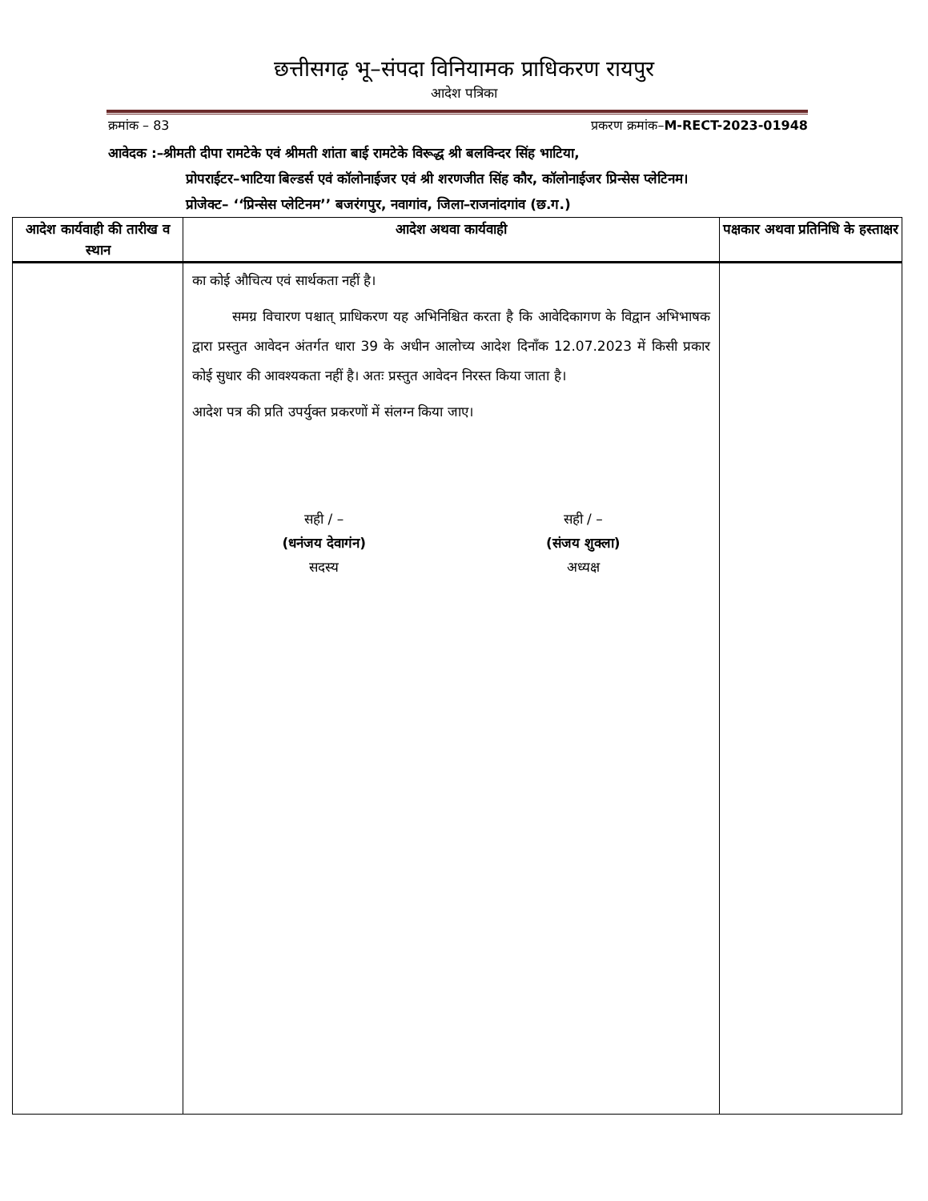छत्तीसगढ़ भू–संपदा विनियामक प्राधिकरण रायपुर
आदेश पत्रिका
क्रमांक – 83 प्रकरण क्रमांक–M-RECT-2023-01948
आवेदक :–श्रीमती दीपा रामटेके एवं श्रीमती शांता बाई रामटेके विरूद्ध श्री बलविन्दर सिंह भाटिया,
प्रोपराईटर–भाटिया बिल्डर्स एवं कॉलोनाईजर एवं श्री शरणजीत सिंह कौर, कॉलोनाईजर प्रिन्सेस प्लेटिनम।
प्रोजेक्ट– ‘‘प्रिन्सेस प्लेटिनम’’ बजरंगपुर, नवागांव, जिला–राजनांदगांव (छ.ग.)
| आदेश कार्यवाही की तारीख व स्थान | आदेश अथवा कार्यवाही | पक्षकार अथवा प्रतिनिधि के हस्ताक्षर |
| --- | --- | --- |
| | का कोई औचित्य एवं सार्थकता नहीं है। समग्र विचारण पश्चात् प्राधिकरण यह अभिनिश्चित करता है कि आवेदिकागण के विद्वान अभिभाषक द्वारा प्रस्तुत आवेदन अंतर्गत धारा 39 के अधीन आलोच्य आदेश दिनाँक 12.07.2023 में किसी प्रकार कोई सुधार की आवश्यकता नहीं है। अतः प्रस्तुत आवेदन निरस्त किया जाता है। आदेश पत्र की प्रति उपर्युक्त प्रकरणों में संलग्न किया जाए। सही / – (धनंजय देवागंन) सदस्य सही / – (संजय शुक्ला) अध्यक्ष | |